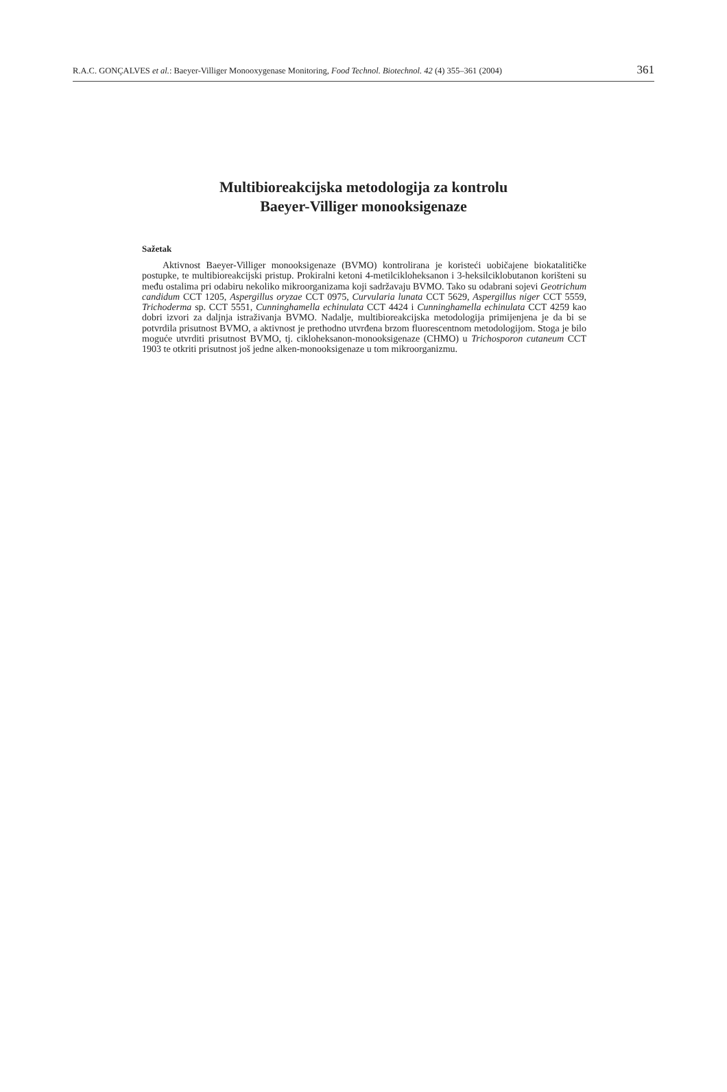R.A.C. GONÇALVES et al.: Baeyer-Villiger Monooxygenase Monitoring, Food Technol. Biotechnol. 42 (4) 355–361 (2004) 361
Multibioreakcijska metodologija za kontrolu
Baeyer-Villiger monooksigenaze
Sažetak
Aktivnost Baeyer-Villiger monooksigenaze (BVMO) kontrolirana je koristeći uobičajene biokatalitičke postupke, te multibioreakcijski pristup. Prokiralni ketoni 4-metilcikloheksanon i 3-heksilciklobutanon korišteni su među ostalima pri odabiru nekoliko mikroorganizama koji sadržavaju BVMO. Tako su odabrani sojevi Geotrichum candidum CCT 1205, Aspergillus oryzae CCT 0975, Curvularia lunata CCT 5629, Aspergillus niger CCT 5559, Trichoderma sp. CCT 5551, Cunninghamella echinulata CCT 4424 i Cunninghamella echinulata CCT 4259 kao dobri izvori za daljnja istraživanja BVMO. Nadalje, multibioreakcijska metodologija primijenjena je da bi se potvrdila prisutnost BVMO, a aktivnost je prethodno utvrđena brzom fluorescentnom metodologijom. Stoga je bilo moguće utvrditi prisutnost BVMO, tj. cikloheksanon-monooksigenaze (CHMO) u Trichosporon cutaneum CCT 1903 te otkriti prisutnost još jedne alken-monooksigenaze u tom mikroorganizmu.